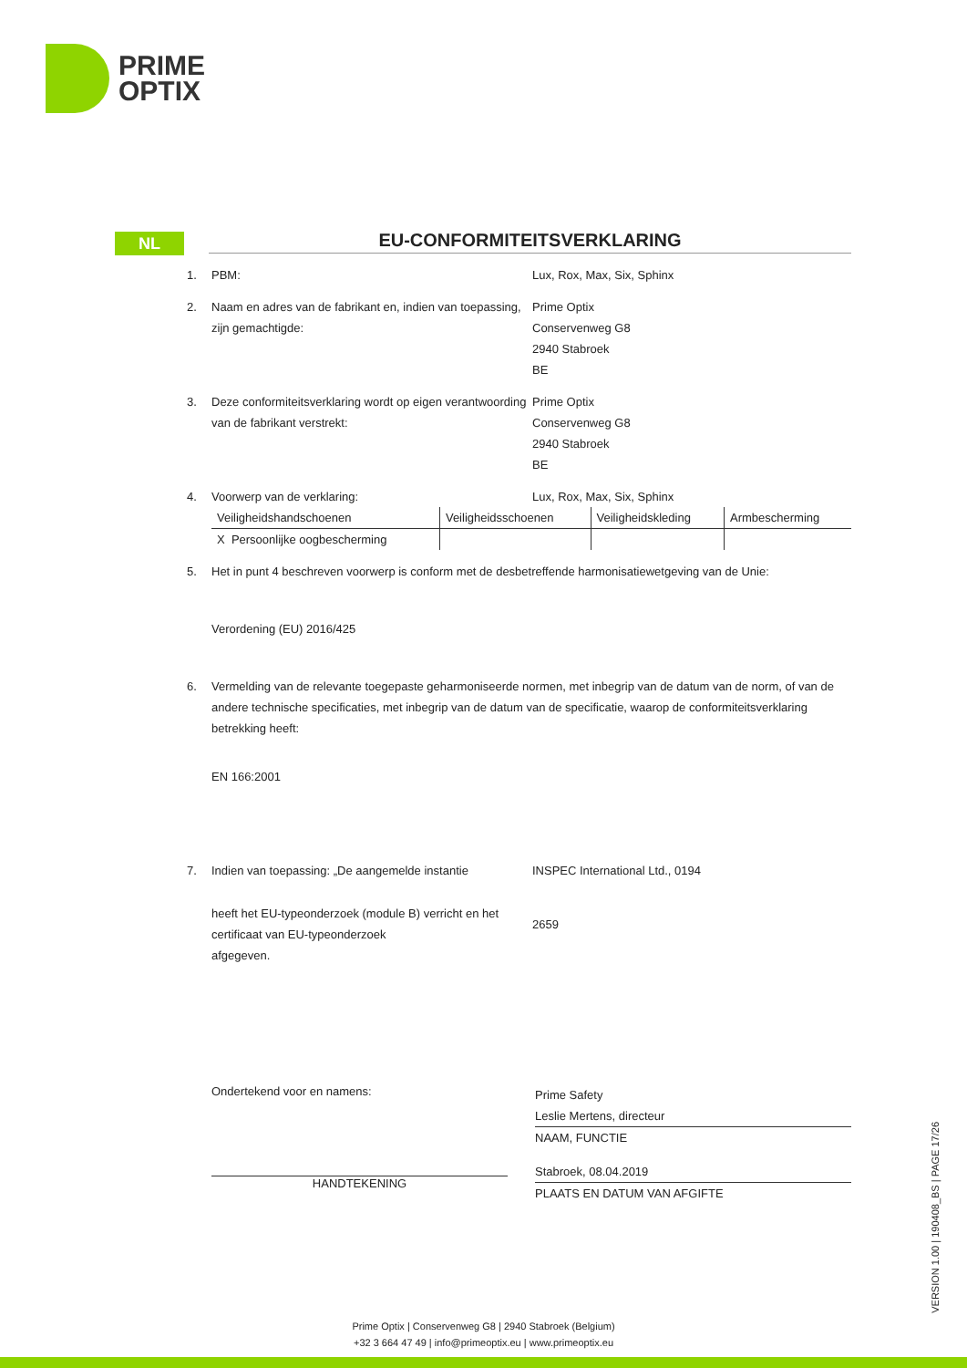PRIME
OPTIX
NL
EU-CONFORMITEITSVERKLARING
1. PBM: Lux, Rox, Max, Six, Sphinx
2. Naam en adres van de fabrikant en, indien van toepassing, zijn gemachtigde:
Prime Optix
Conservenweg G8
2940 Stabroek
BE
3. Deze conformiteitsverklaring wordt op eigen verantwoording van de fabrikant verstrekt:
Prime Optix
Conservenweg G8
2940 Stabroek
BE
4. Voorwerp van de verklaring: Lux, Rox, Max, Six, Sphinx
| Veiligheidshandschoenen | Veiligheidsschoenen | Veiligheidskleding | Armbescherming |
| X Persoonlijke oogbescherming | | | |
5. Het in punt 4 beschreven voorwerp is conform met de desbetreffende harmonisatiewetgeving van de Unie:
Verordening (EU) 2016/425
6. Vermelding van de relevante toegepaste geharmoniseerde normen, met inbegrip van de datum van de norm, of van de andere technische specificaties, met inbegrip van de datum van de specificatie, waarop de conformiteitsverklaring betrekking heeft:
EN 166:2001
7. Indien van toepassing: „De aangemelde instantie
INSPEC International Ltd., 0194
heeft het EU-typeonderzoek (module B) verricht en het certificaat van EU-typeonderzoek
afgegeven.
2659
Ondertekend voor en namens:
HANDTEKENING
Prime Safety
Leslie Mertens, directeur
NAAM, FUNCTIE
Stabroek, 08.04.2019
PLAATS EN DATUM VAN AFGIFTE
VERSION 1.00 | 190408_BS | PAGE 17/26
Prime Optix | Conservenweg G8 | 2940 Stabroek (Belgium)
+32 3 664 47 49 | info@primeoptix.eu | www.primeoptix.eu